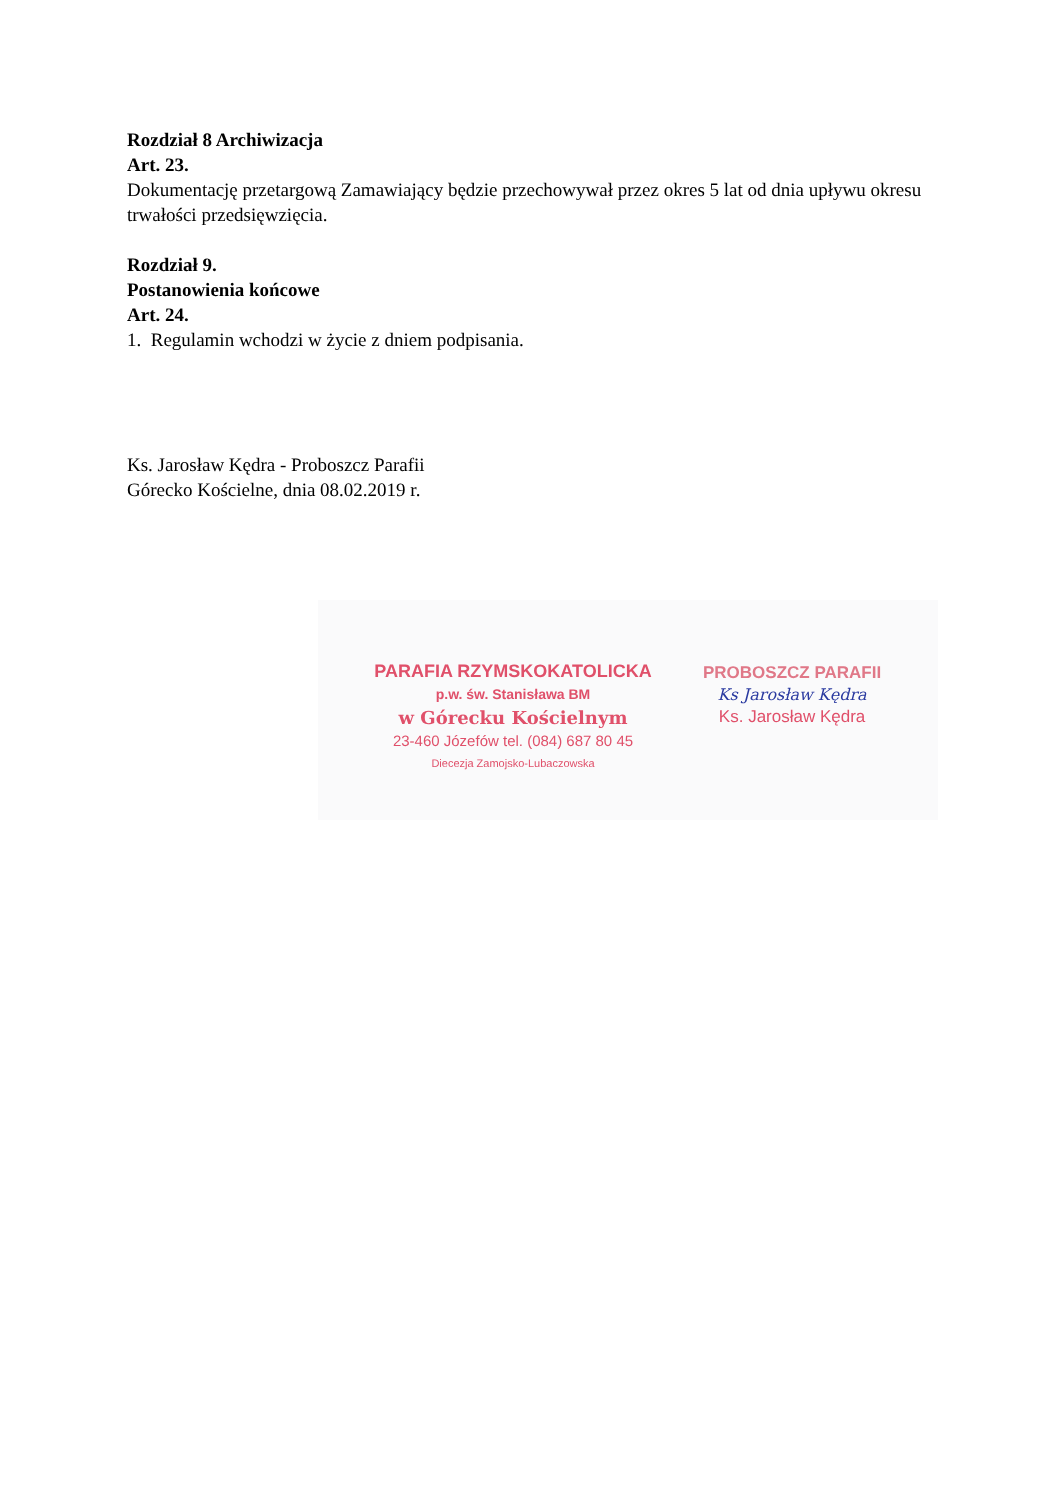Rozdział 8 Archiwizacja
Art. 23.
Dokumentację przetargową Zamawiający będzie przechowywał przez okres 5 lat od dnia upływu okresu trwałości przedsięwzięcia.
Rozdział 9.
Postanowienia końcowe
Art. 24.
1. Regulamin wchodzi w życie z dniem podpisania.
Ks. Jarosław Kędra - Proboszcz Parafii
Górecko Kościelne, dnia 08.02.2019 r.
PARAFIA RZYMSKOKATOLICKA
p.w. św. Stanisława BM
w Górecku Kościelnym
23-460 Józefów tel. (084) 687 80 45
Diecezja Zamojsko-Lubaczowska
PROBOSZCZ PARAFII
Ks Jarosław Kędra
Ks. Jarosław Kędra